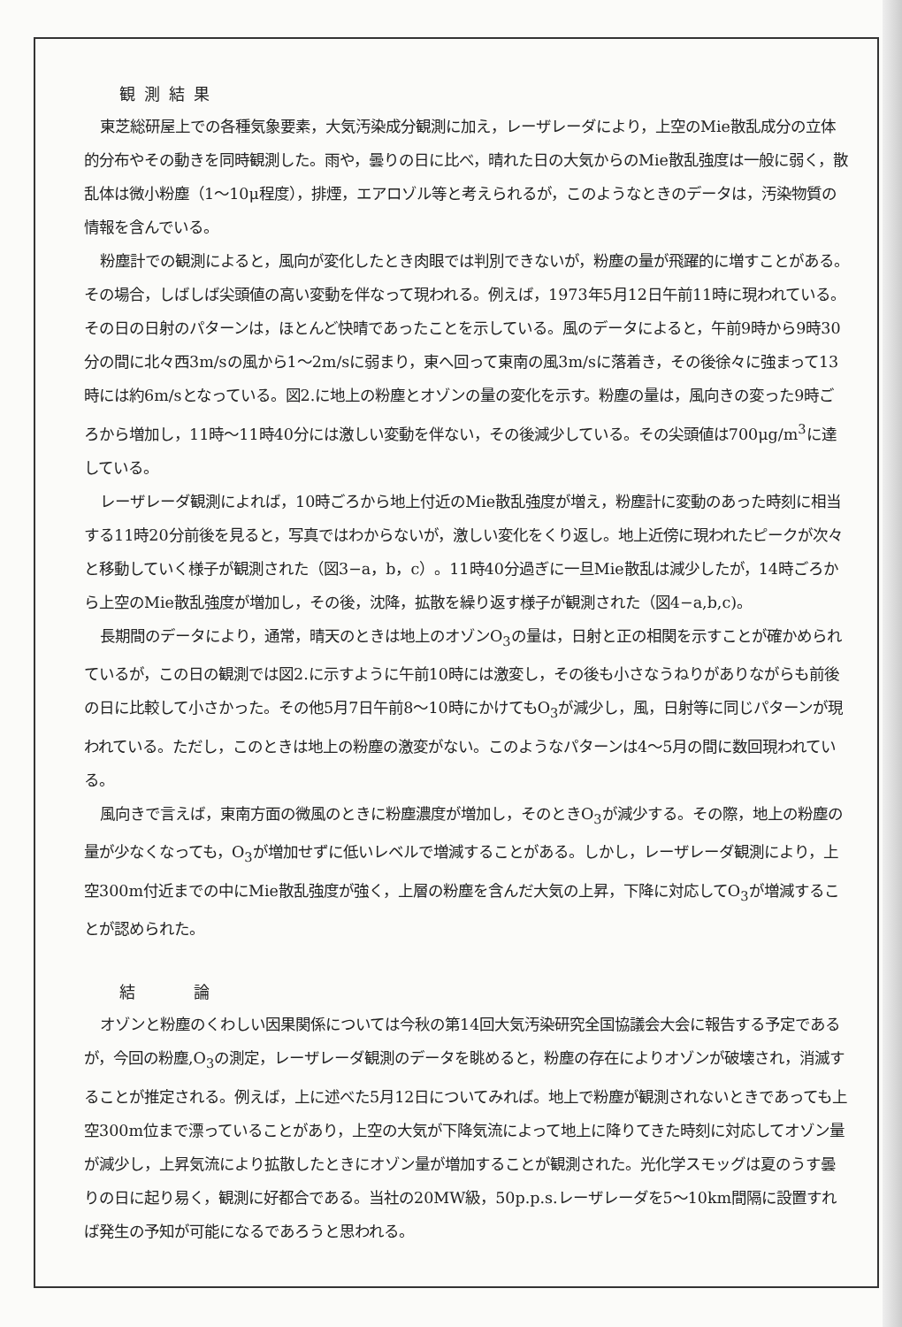観測結果
東芝総研屋上での各種気象要素，大気汚染成分観測に加え，レーザレーダにより，上空のMie散乱成分の立体的分布やその動きを同時観測した。雨や，曇りの日に比べ，晴れた日の大気からのMie散乱強度は一般に弱く，散乱体は微小粉塵（1〜10μ程度），排煙，エアロゾル等と考えられるが，このようなときのデータは，汚染物質の情報を含んでいる。
粉塵計での観測によると，風向が変化したとき肉眼では判別できないが，粉塵の量が飛躍的に増すことがある。その場合，しばしば尖頭値の高い変動を伴なって現われる。例えば，1973年5月12日午前11時に現われている。その日の日射のパターンは，ほとんど快晴であったことを示している。風のデータによると，午前9時から9時30分の間に北々西3m/sの風から1〜2m/sに弱まり，東へ回って東南の風3m/sに落着き，その後徐々に強まって13時には約6m/sとなっている。図2.に地上の粉塵とオゾンの量の変化を示す。粉塵の量は，風向きの変った9時ごろから増加し，11時〜11時40分には激しい変動を伴ない，その後減少している。その尖頭値は700μg/m<sup>3</sup>に達している。
レーザレーダ観測によれば，10時ごろから地上付近のMie散乱強度が増え，粉塵計に変動のあった時刻に相当する11時20分前後を見ると，写真ではわからないが，激しい変化をくり返し。地上近傍に現われたピークが次々と移動していく様子が観測された（図3−a，b，c）。11時40分過ぎに一旦Mie散乱は減少したが，14時ごろから上空のMie散乱強度が増加し，その後，沈降，拡散を繰り返す様子が観測された（図4−a,b,c)。
長期間のデータにより，通常，晴天のときは地上のオゾンO<sub>3</sub>の量は，日射と正の相関を示すことが確かめられているが，この日の観測では図2.に示すように午前10時には激変し，その後も小さなうねりがありながらも前後の日に比較して小さかった。その他5月7日午前8〜10時にかけてもO<sub>3</sub>が減少し，風，日射等に同じパターンが現われている。ただし，このときは地上の粉塵の激変がない。このようなパターンは4〜5月の間に数回現われている。
風向きで言えば，東南方面の微風のときに粉塵濃度が増加し，そのときO<sub>3</sub>が減少する。その際，地上の粉塵の量が少なくなっても，O<sub>3</sub>が増加せずに低いレベルで増減することがある。しかし，レーザレーダ観測により，上空300m付近までの中にMie散乱強度が強く，上層の粉塵を含んだ大気の上昇，下降に対応してO<sub>3</sub>が増減することが認められた。
結　　論
オゾンと粉塵のくわしい因果関係については今秋の第14回大気汚染研究全国協議会大会に報告する予定であるが，今回の粉塵,O<sub>3</sub>の測定，レーザレーダ観測のデータを眺めると，粉塵の存在によりオゾンが破壊され，消滅することが推定される。例えば，上に述べた5月12日についてみれば。地上で粉塵が観測されないときであっても上空300m位まで漂っていることがあり，上空の大気が下降気流によって地上に降りてきた時刻に対応してオゾン量が減少し，上昇気流により拡散したときにオゾン量が増加することが観測された。光化学スモッグは夏のうす曇りの日に起り易く，観測に好都合である。当社の20MW級，50p.p.s.レーザレーダを5〜10km間隔に設置すれば発生の予知が可能になるであろうと思われる。